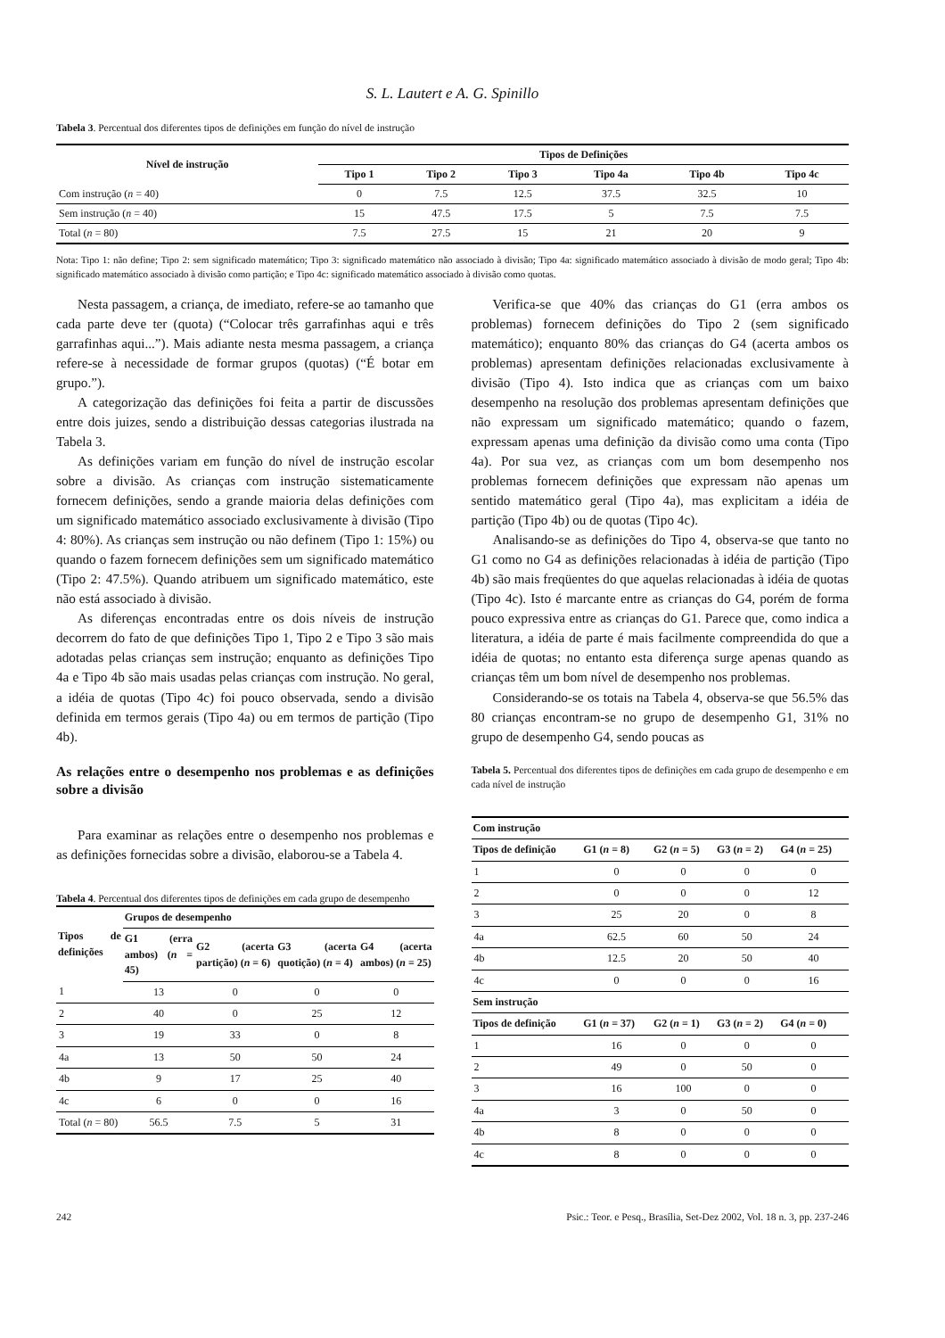S. L. Lautert e A. G. Spinillo
Tabela 3. Percentual dos diferentes tipos de definições em função do nível de instrução
| Nível de instrução | Tipos de Definições | | | | | |
| --- | --- | --- | --- | --- | --- | --- |
| | Tipo 1 | Tipo 2 | Tipo 3 | Tipo 4a | Tipo 4b | Tipo 4c |
| Com instrução ( n = 40) | 0 | 7.5 | 12.5 | 37.5 | 32.5 | 10 |
| Sem instrução ( n = 40) | 15 | 47.5 | 17.5 | 5 | 7.5 | 7.5 |
| Total ( n = 80) | 7.5 | 27.5 | 15 | 21 | 20 | 9 |
Nota: Tipo 1: não define; Tipo 2: sem significado matemático; Tipo 3: significado matemático não associado à divisão; Tipo 4a: significado matemático associado à divisão de modo geral; Tipo 4b: significado matemático associado à divisão como partição; e Tipo 4c: significado matemático associado à divisão como quotas.
Nesta passagem, a criança, de imediato, refere-se ao tamanho que cada parte deve ter (quota) (“Colocar três garrafinhas aqui e três garrafinhas aqui...”). Mais adiante nesta mesma passagem, a criança refere-se à necessidade de formar grupos (quotas) (“É botar em grupo.”).
A categorização das definições foi feita a partir de discussões entre dois juizes, sendo a distribuição dessas categorias ilustrada na Tabela 3.
As definições variam em função do nível de instrução escolar sobre a divisão. As crianças com instrução sistematicamente fornecem definições, sendo a grande maioria delas definições com um significado matemático associado exclusivamente à divisão (Tipo 4: 80%). As crianças sem instrução ou não definem (Tipo 1: 15%) ou quando o fazem fornecem definições sem um significado matemático (Tipo 2: 47.5%). Quando atribuem um significado matemático, este não está associado à divisão.
As diferenças encontradas entre os dois níveis de instrução decorrem do fato de que definições Tipo 1, Tipo 2 e Tipo 3 são mais adotadas pelas crianças sem instrução; enquanto as definições Tipo 4a e Tipo 4b são mais usadas pelas crianças com instrução. No geral, a idéia de quotas (Tipo 4c) foi pouco observada, sendo a divisão definida em termos gerais (Tipo 4a) ou em termos de partição (Tipo 4b).
As relações entre o desempenho nos problemas e as definições sobre a divisão
Para examinar as relações entre o desempenho nos problemas e as definições fornecidas sobre a divisão, elaborou-se a Tabela 4.
Tabela 4. Percentual dos diferentes tipos de definições em cada grupo de desempenho
| Tipos de definições | Grupos de desempenho | | | |
| --- | --- | --- | --- | --- |
| | G1 (erra ambos) ( n = 45) | G2 (acerta partição) ( n = 6) | G3 (acerta quotição) ( n = 4) | G4 (acerta ambos) ( n = 25) |
| 1 | 13 | 0 | 0 | 0 |
| 2 | 40 | 0 | 25 | 12 |
| 3 | 19 | 33 | 0 | 8 |
| 4a | 13 | 50 | 50 | 24 |
| 4b | 9 | 17 | 25 | 40 |
| 4c | 6 | 0 | 0 | 16 |
| Total ( n = 80) | 56.5 | 7.5 | 5 | 31 |
Verifica-se que 40% das crianças do G1 (erra ambos os problemas) fornecem definições do Tipo 2 (sem significado matemático); enquanto 80% das crianças do G4 (acerta ambos os problemas) apresentam definições relacionadas exclusivamente à divisão (Tipo 4). Isto indica que as crianças com um baixo desempenho na resolução dos problemas apresentam definições que não expressam um significado matemático; quando o fazem, expressam apenas uma definição da divisão como uma conta (Tipo 4a). Por sua vez, as crianças com um bom desempenho nos problemas fornecem definições que expressam não apenas um sentido matemático geral (Tipo 4a), mas explicitam a idéia de partição (Tipo 4b) ou de quotas (Tipo 4c).
Analisando-se as definições do Tipo 4, observa-se que tanto no G1 como no G4 as definições relacionadas à idéia de partição (Tipo 4b) são mais freqüentes do que aquelas relacionadas à idéia de quotas (Tipo 4c). Isto é marcante entre as crianças do G4, porém de forma pouco expressiva entre as crianças do G1. Parece que, como indica a literatura, a idéia de parte é mais facilmente compreendida do que a idéia de quotas; no entanto esta diferença surge apenas quando as crianças têm um bom nível de desempenho nos problemas.
Considerando-se os totais na Tabela 4, observa-se que 56.5% das 80 crianças encontram-se no grupo de desempenho G1, 31% no grupo de desempenho G4, sendo poucas as
Tabela 5. Percentual dos diferentes tipos de definições em cada grupo de desempenho e em cada nível de instrução
| Com instrução | | | | |
| --- | --- | --- | --- | --- |
| Tipos de definição | G1 ( n = 8) | G2 ( n = 5) | G3 ( n = 2) | G4 ( n = 25) |
| 1 | 0 | 0 | 0 | 0 |
| 2 | 0 | 0 | 0 | 12 |
| 3 | 25 | 20 | 0 | 8 |
| 4a | 62.5 | 60 | 50 | 24 |
| 4b | 12.5 | 20 | 50 | 40 |
| 4c | 0 | 0 | 0 | 16 |
| Sem instrução | | | | |
| Tipos de definição | G1 ( n = 37) | G2 ( n = 1) | G3 ( n = 2) | G4 ( n = 0) |
| 1 | 16 | 0 | 0 | 0 |
| 2 | 49 | 0 | 50 | 0 |
| 3 | 16 | 100 | 0 | 0 |
| 4a | 3 | 0 | 50 | 0 |
| 4b | 8 | 0 | 0 | 0 |
| 4c | 8 | 0 | 0 | 0 |
242 Psic.: Teor. e Pesq., Brasília, Set-Dez 2002, Vol. 18 n. 3, pp. 237-246